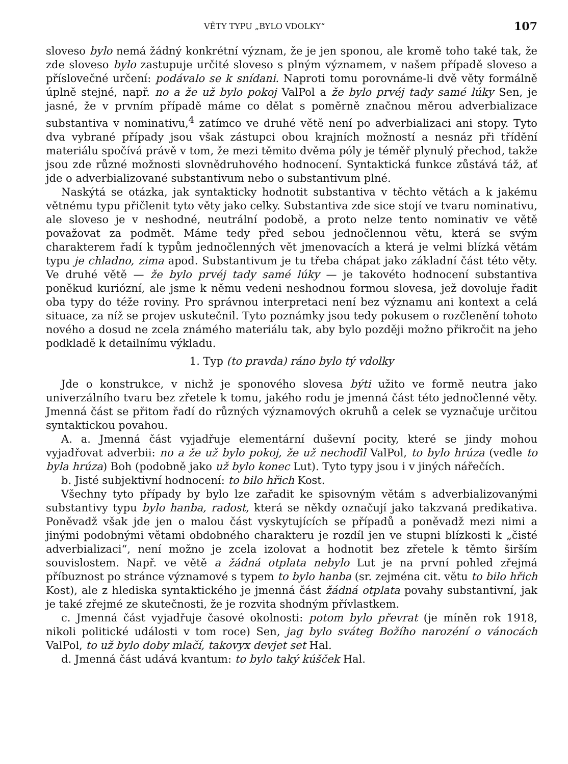VĚTY TYPU „BYLO VDOLKY“107
sloveso bylo nemá žádný konkrétní význam, že je jen sponou, ale kromě toho také tak, že zde sloveso bylo zastupuje určité sloveso s plným významem, v našem případě sloveso a příslovečné určení: podávalo se k snídani. Naproti tomu porovnáme-li dvě věty formálně úplně stejné, např. no a že už bylo pokoj ValPol a že bylo prvéj tady samé lúky Sen, je jasné, že v prvním případě máme co dělat s poměrně značnou měrou adverbializace substantiva v nominativu,<sup>4</sup> zatímco ve druhé větě není po adverbializaci ani stopy. Tyto dva vybrané případy jsou však zástupci obou krajních možností a nesnáz při třídění materiálu spočívá právě v tom, že mezi těmito dvěma póly je téměř plynulý přechod, takže jsou zde různé možnosti slovnědruhového hodnocení. Syntaktická funkce zůstává táž, ať jde o adverbializované substantivum nebo o substantivum plné.
Naskýtá se otázka, jak syntakticky hodnotit substantiva v těchto větách a k jakému větnému typu přičlenit tyto věty jako celky. Substantiva zde sice stojí ve tvaru nominativu, ale sloveso je v neshodné, neutrální podobě, a proto nelze tento nominativ ve větě považovat za podmět. Máme tedy před sebou jednočlennou větu, která se svým charakterem řadí k typům jednočlenných vět jmenovacích a která je velmi blízká větám typu je chladno, zima apod. Substantivum je tu třeba chápat jako základní část této věty. Ve druhé větě — že bylo prvéj tady samé lúky — je takovéto hodnocení substantiva poněkud kuriózní, ale jsme k němu vedeni neshodnou formou slovesa, jež dovoluje řadit oba typy do téže roviny. Pro správnou interpretaci není bez významu ani kontext a celá situace, za níž se projev uskutečnil. Tyto poznámky jsou tedy pokusem o rozčlenění tohoto nového a dosud ne zcela známého materiálu tak, aby bylo později možno přikročit na jeho podkladě k detailnímu výkladu.
1. Typ (to pravda) ráno bylo tý vdolky
Jde o konstrukce, v nichž je sponového slovesa býti užito ve formě neutra jako univerzálního tvaru bez zřetele k tomu, jakého rodu je jmenná část této jednočlenné věty. Jmenná část se přitom řadí do různých významových okruhů a celek se vyznačuje určitou syntaktickou povahou.
A. a. Jmenná část vyjadřuje elementární duševní pocity, které se jindy mohou vyjadřovat adverbii: no a že už bylo pokoj, že už nechoďil ValPol, to bylo hrúza (vedle to byla hrúza) Boh (podobně jako už bylo konec Lut). Tyto typy jsou i v jiných nářečích.
b. Jisté subjektivní hodnocení: to bilo hřich Kost.
Všechny tyto případy by bylo lze zařadit ke spisovným větám s adverbializovanými substantivy typu bylo hanba, radost, která se někdy označují jako takzvaná predikativa. Poněvadž však jde jen o malou část vyskytujících se případů a poněvadž mezi nimi a jinými podobnými větami obdobného charakteru je rozdíl jen ve stupni blízkosti k „čisté adverbializaci“, není možno je zcela izolovat a hodnotit bez zřetele k těmto širším souvislostem. Např. ve větě a žádná otplata nebylo Lut je na první pohled zřejmá příbuznost po stránce významové s typem to bylo hanba (sr. zejména cit. větu to bilo hřich Kost), ale z hlediska syntaktického je jmenná část žádná otplata povahy substantivní, jak je také zřejmé ze skutečnosti, že je rozvita shodným přívlastkem.
c. Jmenná část vyjadřuje časové okolnosti: potom bylo převrat (je míněn rok 1918, nikoli politické události v tom roce) Sen, jag bylo sváteg Božího narozéní o vánocách ValPol, to už bylo doby mlačí, takovyx devjet set Hal.
d. Jmenná část udává kvantum: to bylo taký kúšček Hal.